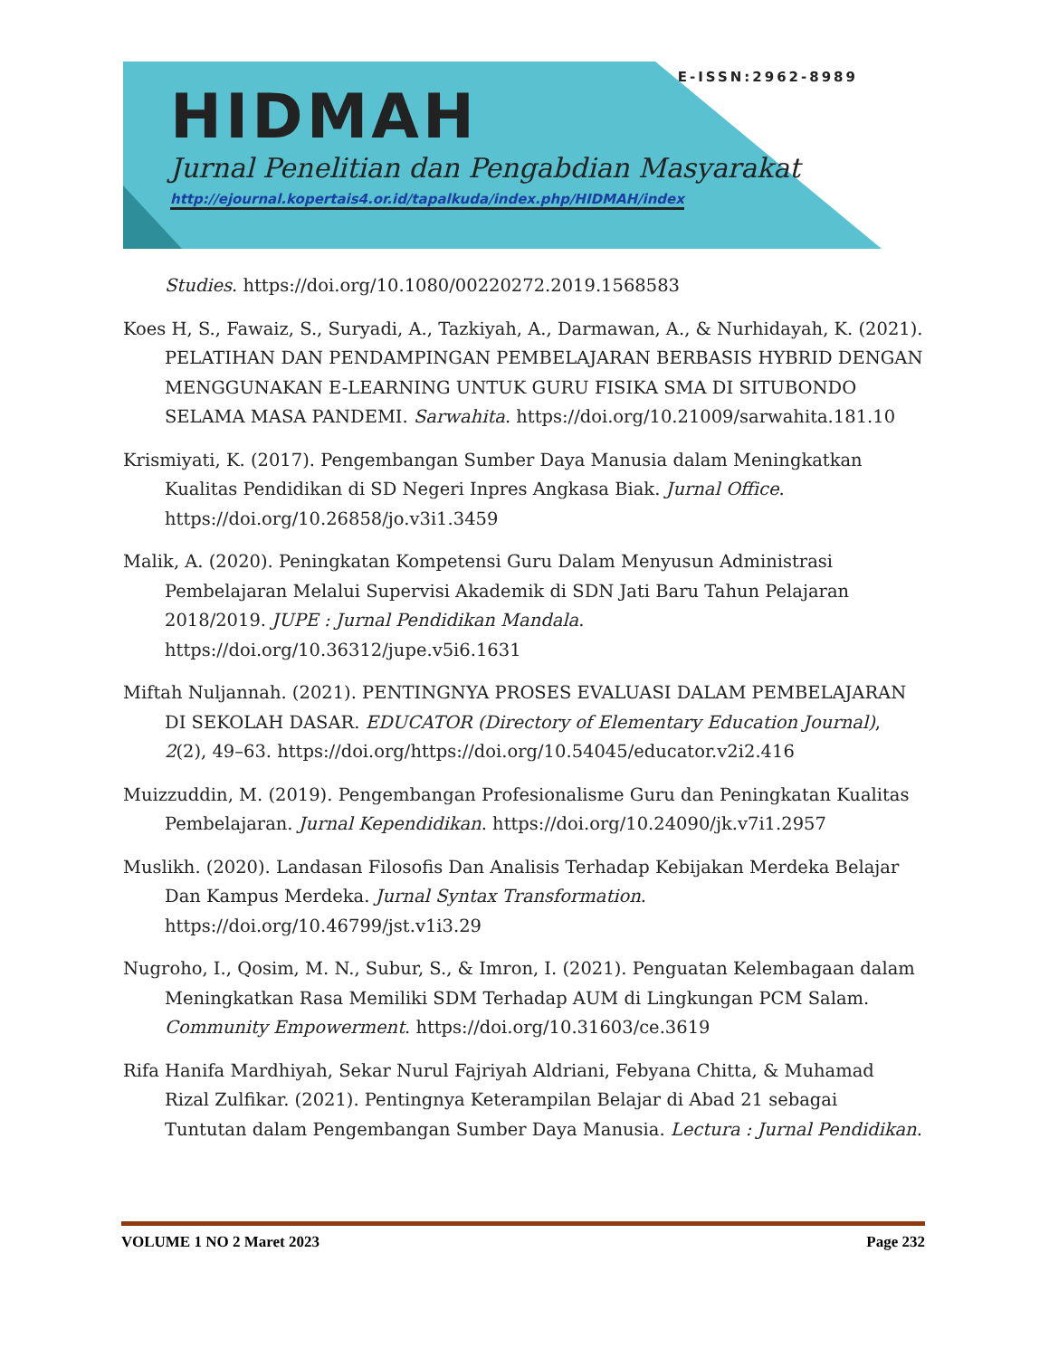E-ISSN:2962-8989
HIDMAH
Jurnal Penelitian dan Pengabdian Masyarakat
http://ejournal.kopertais4.or.id/tapalkuda/index.php/HIDMAH/index
Studies. https://doi.org/10.1080/00220272.2019.1568583
Koes H, S., Fawaiz, S., Suryadi, A., Tazkiyah, A., Darmawan, A., & Nurhidayah, K. (2021). PELATIHAN DAN PENDAMPINGAN PEMBELAJARAN BERBASIS HYBRID DENGAN MENGGUNAKAN E-LEARNING UNTUK GURU FISIKA SMA DI SITUBONDO SELAMA MASA PANDEMI. Sarwahita. https://doi.org/10.21009/sarwahita.181.10
Krismiyati, K. (2017). Pengembangan Sumber Daya Manusia dalam Meningkatkan Kualitas Pendidikan di SD Negeri Inpres Angkasa Biak. Jurnal Office. https://doi.org/10.26858/jo.v3i1.3459
Malik, A. (2020). Peningkatan Kompetensi Guru Dalam Menyusun Administrasi Pembelajaran Melalui Supervisi Akademik di SDN Jati Baru Tahun Pelajaran 2018/2019. JUPE : Jurnal Pendidikan Mandala. https://doi.org/10.36312/jupe.v5i6.1631
Miftah Nuljannah. (2021). PENTINGNYA PROSES EVALUASI DALAM PEMBELAJARAN DI SEKOLAH DASAR. EDUCATOR (Directory of Elementary Education Journal), 2(2), 49–63. https://doi.org/https://doi.org/10.54045/educator.v2i2.416
Muizzuddin, M. (2019). Pengembangan Profesionalisme Guru dan Peningkatan Kualitas Pembelajaran. Jurnal Kependidikan. https://doi.org/10.24090/jk.v7i1.2957
Muslikh. (2020). Landasan Filosofis Dan Analisis Terhadap Kebijakan Merdeka Belajar Dan Kampus Merdeka. Jurnal Syntax Transformation. https://doi.org/10.46799/jst.v1i3.29
Nugroho, I., Qosim, M. N., Subur, S., & Imron, I. (2021). Penguatan Kelembagaan dalam Meningkatkan Rasa Memiliki SDM Terhadap AUM di Lingkungan PCM Salam. Community Empowerment. https://doi.org/10.31603/ce.3619
Rifa Hanifa Mardhiyah, Sekar Nurul Fajriyah Aldriani, Febyana Chitta, & Muhamad Rizal Zulfikar. (2021). Pentingnya Keterampilan Belajar di Abad 21 sebagai Tuntutan dalam Pengembangan Sumber Daya Manusia. Lectura : Jurnal Pendidikan.
VOLUME 1 NO 2 Maret 2023 Page 232